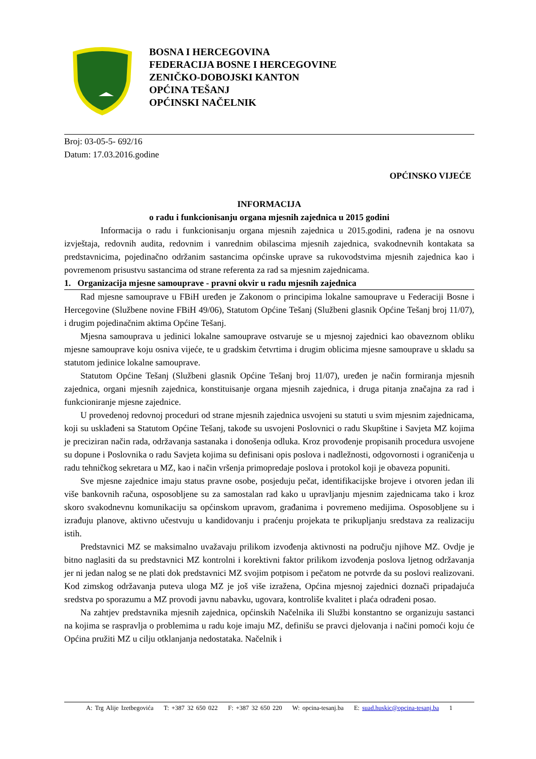BOSNA I HERCEGOVINA
FEDERACIJA BOSNE I HERCEGOVINE
ZENIČKO-DOBOJSKI KANTON
OPĆINA TEŠANJ
OPĆINSKI NAČELNIK
Broj: 03-05-5- 692/16
Datum: 17.03.2016.godine
OPĆINSKO VIJEĆE
INFORMACIJA
o radu i funkcionisanju organa mjesnih zajednica u 2015 godini
Informacija o radu i funkcionisanju organa mjesnih zajednica u 2015.godini, rađena je na osnovu izvještaja, redovnih audita, redovnim i vanrednim obilascima mjesnih zajednica, svakodnevnih kontakata sa predstavnicima, pojedinačno održanim sastancima općinske uprave sa rukovodstvima mjesnih zajednica kao i povremenom prisustvu sastancima od strane referenta za rad sa mjesnim zajednicama.
1. Organizacija mjesne samouprave - pravni okvir u radu mjesnih zajednica
Rad mjesne samouprave u FBiH uređen je Zakonom o principima lokalne samouprave u Federaciji Bosne i Hercegovine (Službene novine FBiH 49/06), Statutom Općine Tešanj (Službeni glasnik Općine Tešanj broj 11/07), i drugim pojedinačnim aktima Općine Tešanj.
Mjesna samouprava u jedinici lokalne samouprave ostvaruje se u mjesnoj zajednici kao obaveznom obliku mjesne samouprave koju osniva vijeće, te u gradskim četvrtima i drugim oblicima mjesne samouprave u skladu sa statutom jedinice lokalne samouprave.
Statutom Općine Tešanj (Službeni glasnik Općine Tešanj broj 11/07), uređen je način formiranja mjesnih zajednica, organi mjesnih zajednica, konstituisanje organa mjesnih zajednica, i druga pitanja značajna za rad i funkcioniranje mjesne zajednice.
U provedenoj redovnoj proceduri od strane mjesnih zajednica usvojeni su statuti u svim mjesnim zajednicama, koji su usklađeni sa Statutom Općine Tešanj, takođe su usvojeni Poslovnici o radu Skupštine i Savjeta MZ kojima je preciziran način rada, održavanja sastanaka i donošenja odluka. Kroz provođenje propisanih procedura usvojene su dopune i Poslovnika o radu Savjeta kojima su definisani opis poslova i nadležnosti, odgovornosti i ograničenja u radu tehničkog sekretara u MZ, kao i način vršenja primopredaje poslova i protokol koji je obaveza popuniti.
Sve mjesne zajednice imaju status pravne osobe, posjeduju pečat, identifikacijske brojeve i otvoren jedan ili više bankovnih računa, osposobljene su za samostalan rad kako u upravljanju mjesnim zajednicama tako i kroz skoro svakodnevnu komunikaciju sa općinskom upravom, građanima i povremeno medijima. Osposobljene su i izrađuju planove, aktivno učestvuju u kandidovanju i praćenju projekata te prikupljanju sredstava za realizaciju istih.
Predstavnici MZ se maksimalno uvažavaju prilikom izvođenja aktivnosti na području njihove MZ. Ovdje je bitno naglasiti da su predstavnici MZ kontrolni i korektivni faktor prilikom izvođenja poslova ljetnog održavanja jer ni jedan nalog se ne plati dok predstavnici MZ svojim potpisom i pečatom ne potvrde da su poslovi realizovani. Kod zimskog održavanja puteva uloga MZ je još više izražena, Općina mjesnoj zajednici doznači pripadajuća sredstva po sporazumu a MZ provodi javnu nabavku, ugovara, kontroliše kvalitet i plaća odrađeni posao.
Na zahtjev predstavnika mjesnih zajednica, općinskih Načelnika ili Službi konstantno se organizuju sastanci na kojima se raspravlja o problemima u radu koje imaju MZ, definišu se pravci djelovanja i načini pomoći koju će Općina pružiti MZ u cilju otklanjanja nedostataka. Načelnik i
A: Trg Alije Izetbegovića T: +387 32 650 022 F: +387 32 650 220 W: opcina-tesanj.ba E: suad.huskic@opcina-tesanj.ba 1